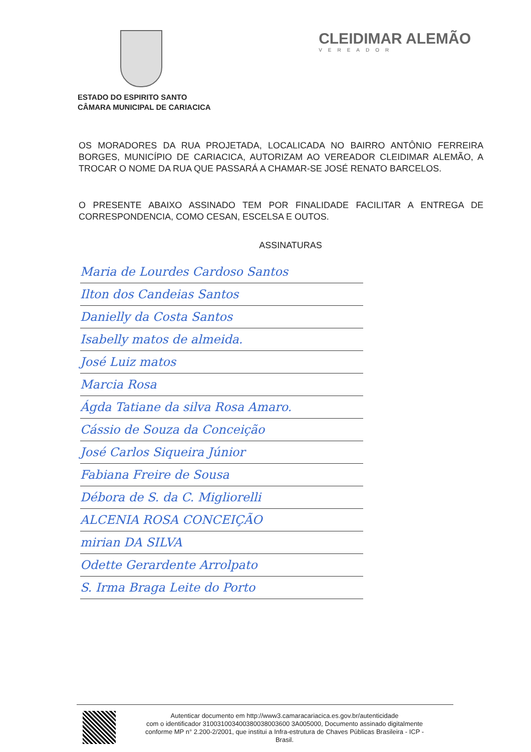CLEIDIMAR ALEMÃO
VEREADOR
ESTADO DO ESPIRITO SANTO
CÂMARA MUNICIPAL DE CARIACICA
OS MORADORES DA RUA PROJETADA, LOCALICADA NO BAIRRO ANTÔNIO FERREIRA BORGES, MUNICÍPIO DE CARIACICA, AUTORIZAM AO VEREADOR CLEIDIMAR ALEMÃO, A TROCAR O NOME DA RUA QUE PASSARÁ A CHAMAR-SE JOSÉ RENATO BARCELOS.
O PRESENTE ABAIXO ASSINADO TEM POR FINALIDADE FACILITAR A ENTREGA DE CORRESPONDENCIA, COMO CESAN, ESCELSA E OUTOS.
ASSINATURAS
Maria de Lourdes Cardoso Santos
Ilton dos Candeias Santos
Danielly da Costa Santos
Isabelly matos de almeida.
José Luiz matos
Marcia Rosa
Ágda Tatiane da silva Rosa Amaro.
Cássio de Souza da Conceição
José Carlos Siqueira Júnior
Fabiana Freire de Sousa
Débora de S. da C. Migliorelli
ALCENIA ROSA CONCEIÇÃO
mirian DA SILVA
Odette Gerardente Arrolpato
S. Irma Braga Leite do Porto
Autenticar documento em http://www3.camaracariacica.es.gov.br/autenticidade
com o identificador 310031003400380038003600 3A005000, Documento assinado digitalmente
conforme MP n° 2.200-2/2001, que institui a Infra-estrutura de Chaves Públicas Brasileira - ICP -
Brasil.